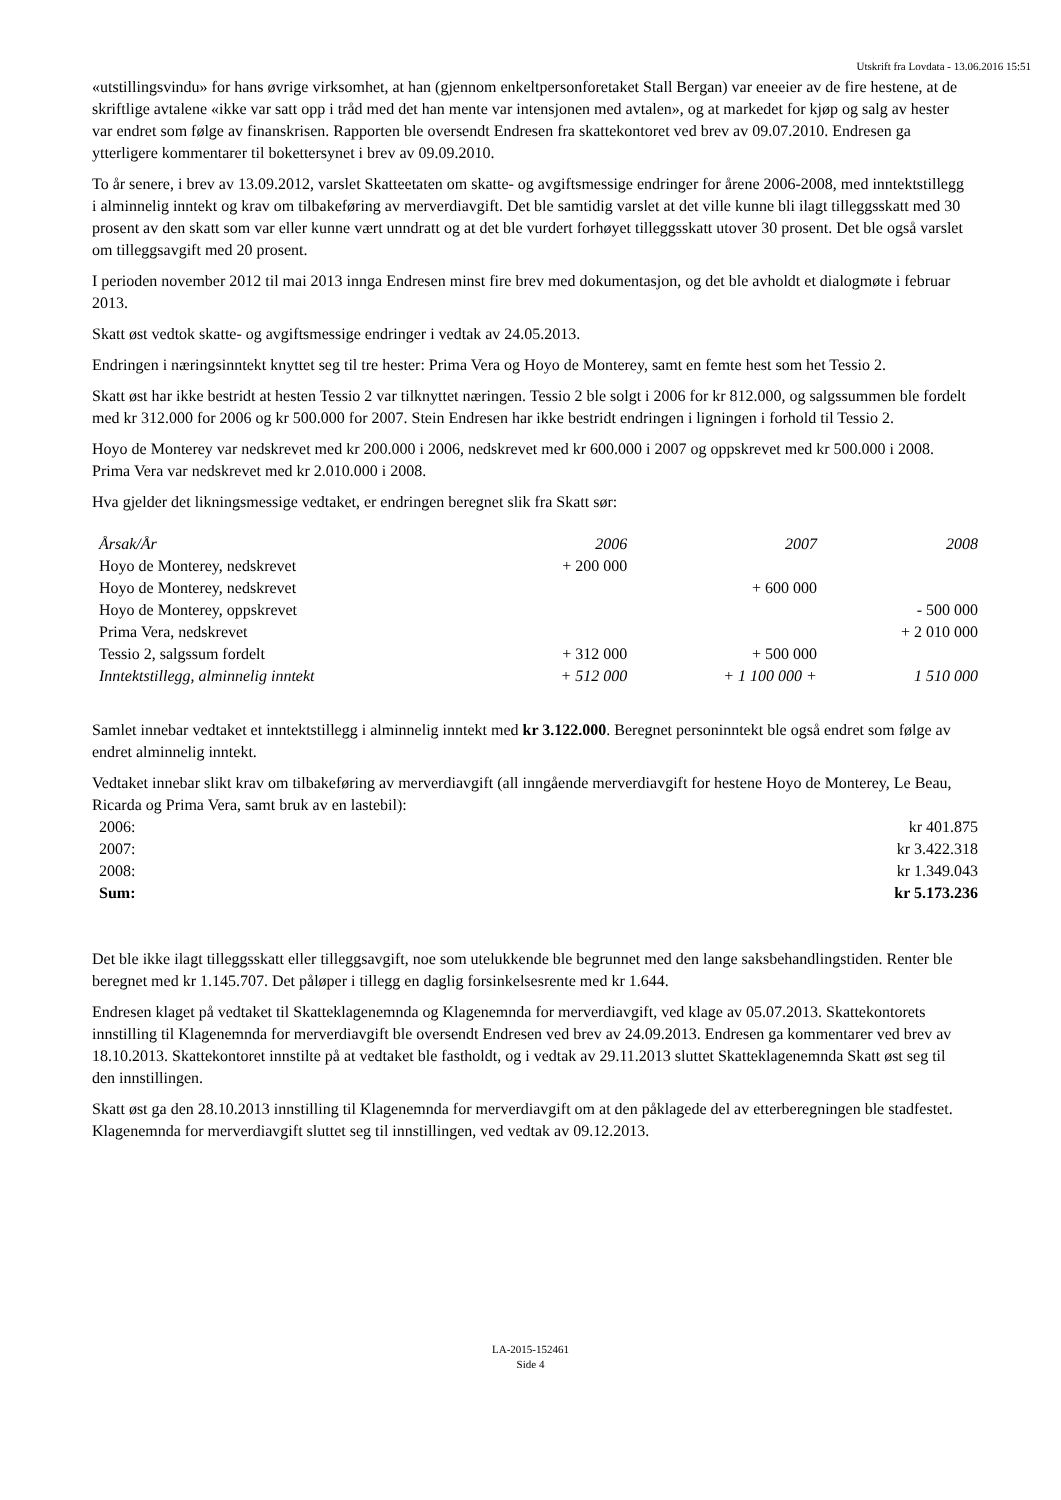Utskrift fra Lovdata - 13.06.2016 15:51
«utstillingsvindu» for hans øvrige virksomhet, at han (gjennom enkeltpersonforetaket Stall Bergan) var eneeier av de fire hestene, at de skriftlige avtalene «ikke var satt opp i tråd med det han mente var intensjonen med avtalen», og at markedet for kjøp og salg av hester var endret som følge av finanskrisen. Rapporten ble oversendt Endresen fra skattekontoret ved brev av 09.07.2010. Endresen ga ytterligere kommentarer til bokettersynet i brev av 09.09.2010.
To år senere, i brev av 13.09.2012, varslet Skatteetaten om skatte- og avgiftsmessige endringer for årene 2006-2008, med inntektstillegg i alminnelig inntekt og krav om tilbakeføring av merverdiavgift. Det ble samtidig varslet at det ville kunne bli ilagt tilleggsskatt med 30 prosent av den skatt som var eller kunne vært unndratt og at det ble vurdert forhøyet tilleggsskatt utover 30 prosent. Det ble også varslet om tilleggsavgift med 20 prosent.
I perioden november 2012 til mai 2013 innga Endresen minst fire brev med dokumentasjon, og det ble avholdt et dialogmøte i februar 2013.
Skatt øst vedtok skatte- og avgiftsmessige endringer i vedtak av 24.05.2013.
Endringen i næringsinntekt knyttet seg til tre hester: Prima Vera og Hoyo de Monterey, samt en femte hest som het Tessio 2.
Skatt øst har ikke bestridt at hesten Tessio 2 var tilknyttet næringen. Tessio 2 ble solgt i 2006 for kr 812.000, og salgssummen ble fordelt med kr 312.000 for 2006 og kr 500.000 for 2007. Stein Endresen har ikke bestridt endringen i ligningen i forhold til Tessio 2.
Hoyo de Monterey var nedskrevet med kr 200.000 i 2006, nedskrevet med kr 600.000 i 2007 og oppskrevet med kr 500.000 i 2008. Prima Vera var nedskrevet med kr 2.010.000 i 2008.
Hva gjelder det likningsmessige vedtaket, er endringen beregnet slik fra Skatt sør:
| Årsak/År | 2006 | 2007 | 2008 |
| Hoyo de Monterey, nedskrevet | + 200 000 | | |
| Hoyo de Monterey, nedskrevet | | + 600 000 | |
| Hoyo de Monterey, oppskrevet | | | - 500 000 |
| Prima Vera, nedskrevet | | | + 2 010 000 |
| Tessio 2, salgssum fordelt | + 312 000 | + 500 000 | |
| Inntektstillegg, alminnelig inntekt | + 512 000 | + 1 100 000 + | 1 510 000 |
Samlet innebar vedtaket et inntektstillegg i alminnelig inntekt med kr 3.122.000. Beregnet personinntekt ble også endret som følge av endret alminnelig inntekt.
Vedtaket innebar slikt krav om tilbakeføring av merverdiavgift (all inngående merverdiavgift for hestene Hoyo de Monterey, Le Beau, Ricarda og Prima Vera, samt bruk av en lastebil):
| 2006: | kr 401.875 |
| 2007: | kr 3.422.318 |
| 2008: | kr 1.349.043 |
| Sum: | kr 5.173.236 |
Det ble ikke ilagt tilleggsskatt eller tilleggsavgift, noe som utelukkende ble begrunnet med den lange saksbehandlingstiden. Renter ble beregnet med kr 1.145.707. Det påløper i tillegg en daglig forsinkelsesrente med kr 1.644.
Endresen klaget på vedtaket til Skatteklagenemnda og Klagenemnda for merverdiavgift, ved klage av 05.07.2013. Skattekontorets innstilling til Klagenemnda for merverdiavgift ble oversendt Endresen ved brev av 24.09.2013. Endresen ga kommentarer ved brev av 18.10.2013. Skattekontoret innstilte på at vedtaket ble fastholdt, og i vedtak av 29.11.2013 sluttet Skatteklagenemnda Skatt øst seg til den innstillingen.
Skatt øst ga den 28.10.2013 innstilling til Klagenemnda for merverdiavgift om at den påklagede del av etterberegningen ble stadfestet. Klagenemnda for merverdiavgift sluttet seg til innstillingen, ved vedtak av 09.12.2013.
LA-2015-152461
Side 4